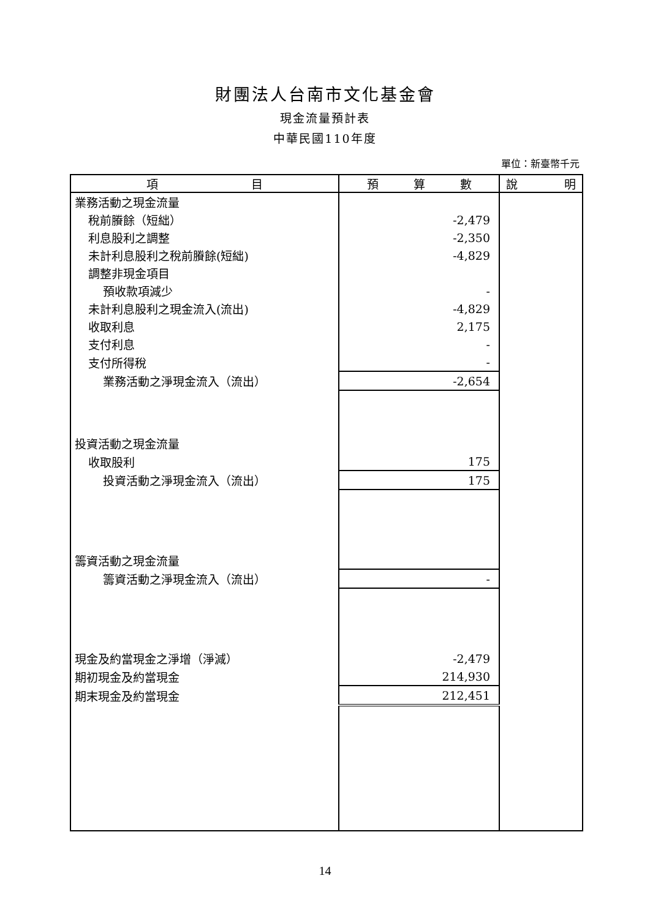財團法人台南市文化基金會
現金流量預計表
中華民國110年度
單位：新臺幣千元
| 項 目 | 預 算 數 | 說 明 |
| --- | --- | --- |
| 業務活動之現金流量 | | |
| 稅前賸餘（短絀） | -2,479 | |
| 利息股利之調整 | -2,350 | |
| 未計利息股利之稅前賸餘(短絀) | -4,829 | |
| 調整非現金項目 | | |
| 預收款項減少 | - | |
| 未計利息股利之現金流入(流出) | -4,829 | |
| 收取利息 | 2,175 | |
| 支付利息 | - | |
| 支付所得稅 | - | |
| 業務活動之淨現金流入（流出） | -2,654 | |
| 投資活動之現金流量 | | |
| 收取股利 | 175 | |
| 投資活動之淨現金流入（流出） | 175 | |
| 籌資活動之現金流量 | | |
| 籌資活動之淨現金流入（流出） | - | |
| 現金及約當現金之淨增（淨減） | -2,479 | |
| 期初現金及約當現金 | 214,930 | |
| 期末現金及約當現金 | 212,451 | |
14